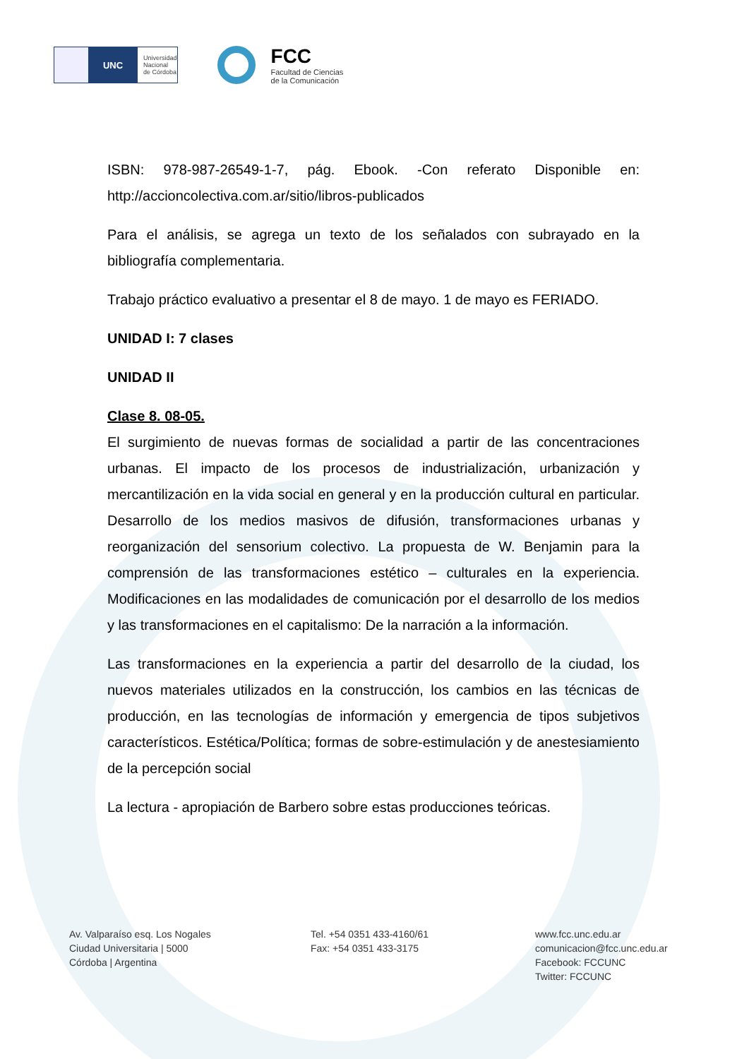UNC
Universidad
Nacional
de Córdoba
FCC
Facultad de Ciencias
de la Comunicación
ISBN: 978-987-26549-1-7, pág. Ebook. -Con referato Disponible en: http://accioncolectiva.com.ar/sitio/libros-publicados
Para el análisis, se agrega un texto de los señalados con subrayado en la bibliografía complementaria.
Trabajo práctico evaluativo a presentar el 8 de mayo. 1 de mayo es FERIADO.
UNIDAD I: 7 clases
UNIDAD II
Clase 8. 08-05.
El surgimiento de nuevas formas de socialidad a partir de las concentraciones urbanas. El impacto de los procesos de industrialización, urbanización y mercantilización en la vida social en general y en la producción cultural en particular. Desarrollo de los medios masivos de difusión, transformaciones urbanas y reorganización del sensorium colectivo. La propuesta de W. Benjamin para la comprensión de las transformaciones estético – culturales en la experiencia. Modificaciones en las modalidades de comunicación por el desarrollo de los medios y las transformaciones en el capitalismo: De la narración a la información.
Las transformaciones en la experiencia a partir del desarrollo de la ciudad, los nuevos materiales utilizados en la construcción, los cambios en las técnicas de producción, en las tecnologías de información y emergencia de tipos subjetivos característicos. Estética/Política; formas de sobre-estimulación y de anestesiamiento de la percepción social
La lectura - apropiación de Barbero sobre estas producciones teóricas.
Av. Valparaíso esq. Los Nogales
Ciudad Universitaria | 5000
Córdoba | Argentina
Tel. +54 0351 433-4160/61
Fax: +54 0351 433-3175
www.fcc.unc.edu.ar
comunicacion@fcc.unc.edu.ar
Facebook: FCCUNC
Twitter: FCCUNC